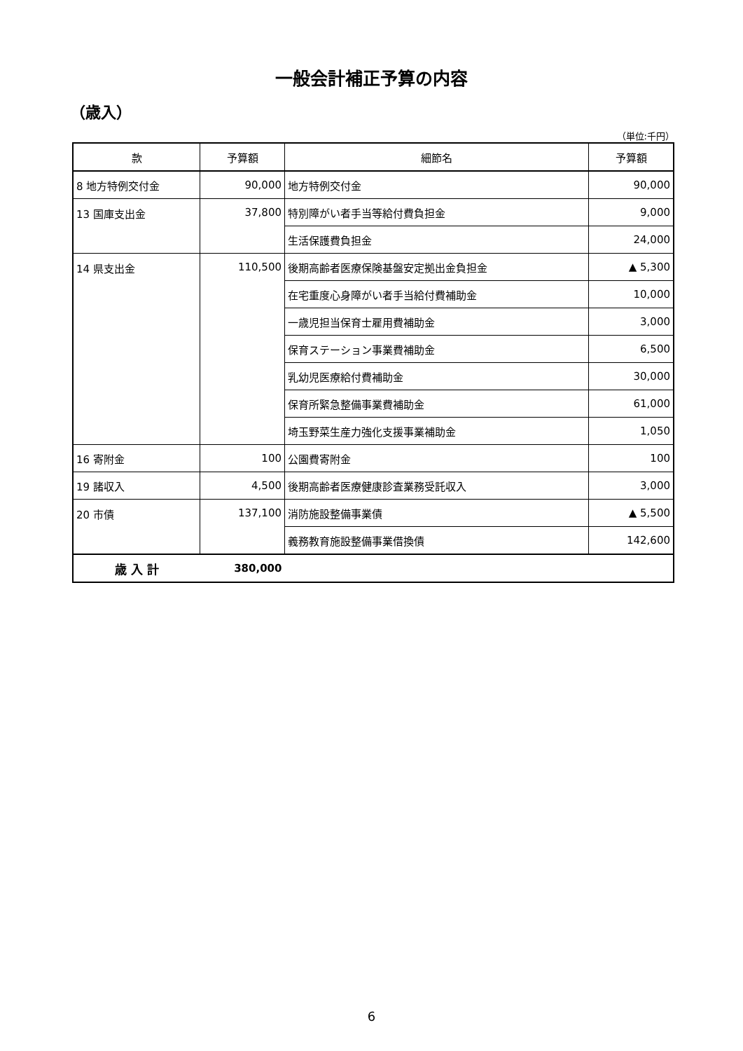一般会計補正予算の内容
（歳入）
（単位:千円）
| 款 | 予算額 | 細節名 | 予算額 |
| --- | --- | --- | --- |
| 8 地方特例交付金 | 90,000 | 地方特例交付金 | 90,000 |
| 13 国庫支出金 | 37,800 | 特別障がい者手当等給付費負担金 | 9,000 |
| | | 生活保護費負担金 | 24,000 |
| 14 県支出金 | 110,500 | 後期高齢者医療保険基盤安定拠出金負担金 | ▲ 5,300 |
| | | 在宅重度心身障がい者手当給付費補助金 | 10,000 |
| | | 一歳児担当保育士雇用費補助金 | 3,000 |
| | | 保育ステーション事業費補助金 | 6,500 |
| | | 乳幼児医療給付費補助金 | 30,000 |
| | | 保育所緊急整備事業費補助金 | 61,000 |
| | | 埼玉野菜生産力強化支援事業補助金 | 1,050 |
| 16 寄附金 | 100 | 公園費寄附金 | 100 |
| 19 諸収入 | 4,500 | 後期高齢者医療健康診査業務受託収入 | 3,000 |
| 20 市債 | 137,100 | 消防施設整備事業債 | ▲ 5,500 |
| | | 義務教育施設整備事業借換債 | 142,600 |
| 歳 入 計 | 380,000 | | |
6